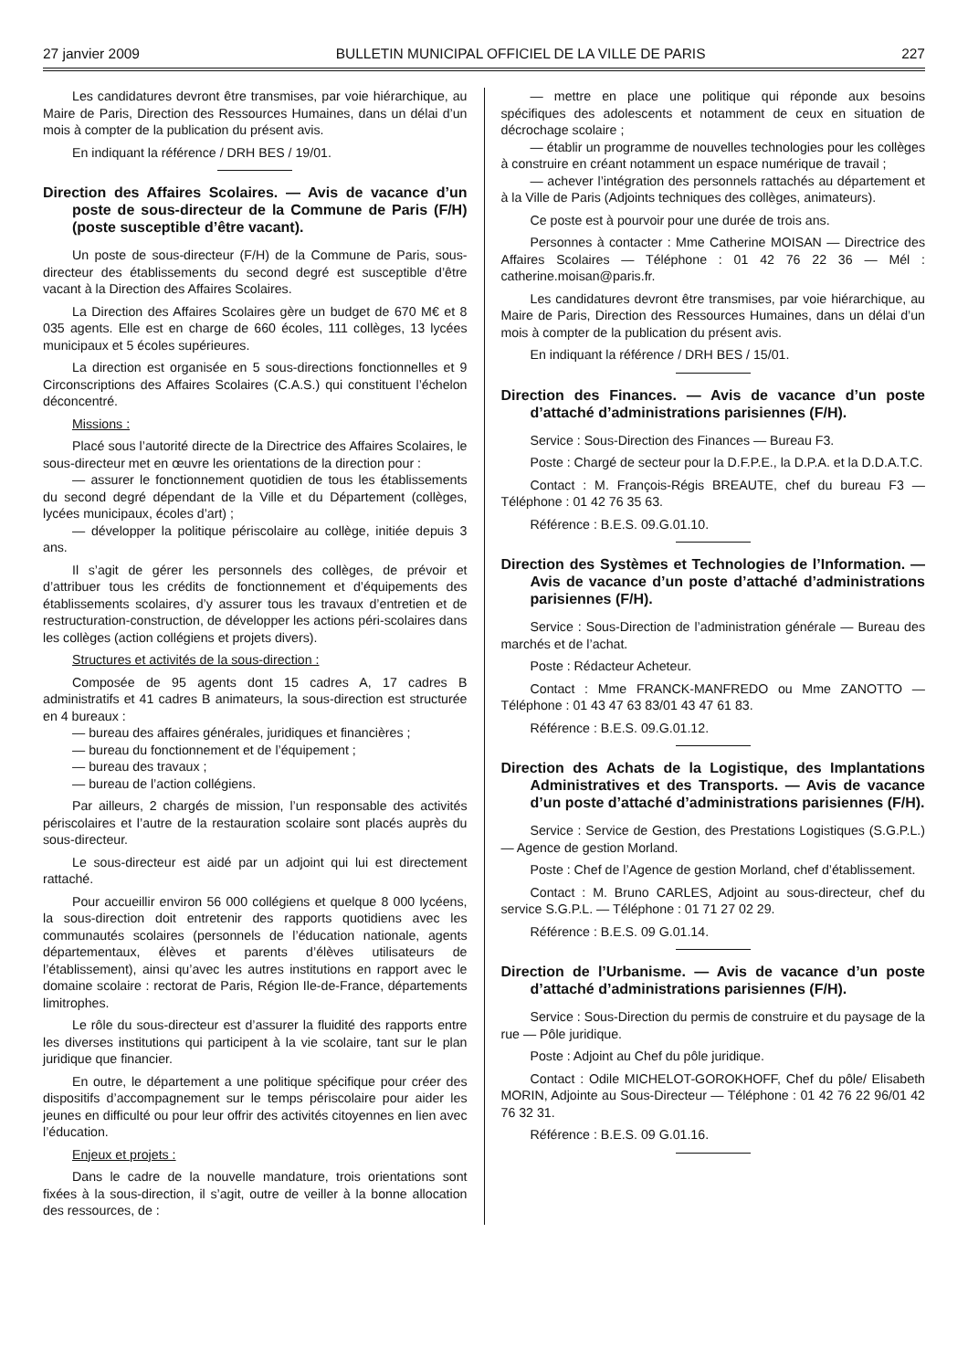27 janvier 2009 BULLETIN MUNICIPAL OFFICIEL DE LA VILLE DE PARIS 227
Les candidatures devront être transmises, par voie hiérarchique, au Maire de Paris, Direction des Ressources Humaines, dans un délai d’un mois à compter de la publication du présent avis.
En indiquant la référence / DRH BES / 19/01.
Direction des Affaires Scolaires. — Avis de vacance d’un poste de sous-directeur de la Commune de Paris (F/H) (poste susceptible d’être vacant).
Un poste de sous-directeur (F/H) de la Commune de Paris, sous-directeur des établissements du second degré est susceptible d’être vacant à la Direction des Affaires Scolaires.
La Direction des Affaires Scolaires gère un budget de 670 M€ et 8 035 agents. Elle est en charge de 660 écoles, 111 collèges, 13 lycées municipaux et 5 écoles supérieures.
La direction est organisée en 5 sous-directions fonctionnelles et 9 Circonscriptions des Affaires Scolaires (C.A.S.) qui constituent l’échelon déconcentré.
Missions :
Placé sous l’autorité directe de la Directrice des Affaires Scolaires, le sous-directeur met en œuvre les orientations de la direction pour :
— assurer le fonctionnement quotidien de tous les établissements du second degré dépendant de la Ville et du Département (collèges, lycées municipaux, écoles d’art) ;
— développer la politique périscolaire au collège, initiée depuis 3 ans.
Il s’agit de gérer les personnels des collèges, de prévoir et d’attribuer tous les crédits de fonctionnement et d’équipements des établissements scolaires, d’y assurer tous les travaux d’entretien et de restructuration-construction, de développer les actions péri-scolaires dans les collèges (action collégiens et projets divers).
Structures et activités de la sous-direction :
Composée de 95 agents dont 15 cadres A, 17 cadres B administratifs et 41 cadres B animateurs, la sous-direction est structurée en 4 bureaux :
— bureau des affaires générales, juridiques et financières ;
— bureau du fonctionnement et de l’équipement ;
— bureau des travaux ;
— bureau de l’action collégiens.
Par ailleurs, 2 chargés de mission, l’un responsable des activités périscolaires et l’autre de la restauration scolaire sont placés auprès du sous-directeur.
Le sous-directeur est aidé par un adjoint qui lui est directement rattaché.
Pour accueillir environ 56 000 collégiens et quelque 8 000 lycéens, la sous-direction doit entretenir des rapports quotidiens avec les communautés scolaires (personnels de l’éducation nationale, agents départementaux, élèves et parents d’élèves utilisateurs de l’établissement), ainsi qu’avec les autres institutions en rapport avec le domaine scolaire : rectorat de Paris, Région Ile-de-France, départements limitrophes.
Le rôle du sous-directeur est d’assurer la fluidité des rapports entre les diverses institutions qui participent à la vie scolaire, tant sur le plan juridique que financier.
En outre, le département a une politique spécifique pour créer des dispositifs d’accompagnement sur le temps périscolaire pour aider les jeunes en difficulté ou pour leur offrir des activités citoyennes en lien avec l’éducation.
Enjeux et projets :
Dans le cadre de la nouvelle mandature, trois orientations sont fixées à la sous-direction, il s’agit, outre de veiller à la bonne allocation des ressources, de :
— mettre en place une politique qui réponde aux besoins spécifiques des adolescents et notamment de ceux en situation de décrochage scolaire ;
— établir un programme de nouvelles technologies pour les collèges à construire en créant notamment un espace numérique de travail ;
— achever l’intégration des personnels rattachés au département et à la Ville de Paris (Adjoints techniques des collèges, animateurs).
Ce poste est à pourvoir pour une durée de trois ans.
Personnes à contacter : Mme Catherine MOISAN — Directrice des Affaires Scolaires — Téléphone : 01 42 76 22 36 — Mél : catherine.moisan@paris.fr.
Les candidatures devront être transmises, par voie hiérarchique, au Maire de Paris, Direction des Ressources Humaines, dans un délai d’un mois à compter de la publication du présent avis.
En indiquant la référence / DRH BES / 15/01.
Direction des Finances. — Avis de vacance d’un poste d’attaché d’administrations parisiennes (F/H).
Service : Sous-Direction des Finances — Bureau F3.
Poste : Chargé de secteur pour la D.F.P.E., la D.P.A. et la D.D.A.T.C.
Contact : M. François-Régis BREAUTE, chef du bureau F3 — Téléphone : 01 42 76 35 63.
Référence : B.E.S. 09.G.01.10.
Direction des Systèmes et Technologies de l’Information. — Avis de vacance d’un poste d’attaché d’administrations parisiennes (F/H).
Service : Sous-Direction de l’administration générale — Bureau des marchés et de l’achat.
Poste : Rédacteur Acheteur.
Contact : Mme FRANCK-MANFREDO ou Mme ZANOTTO — Téléphone : 01 43 47 63 83/01 43 47 61 83.
Référence : B.E.S. 09.G.01.12.
Direction des Achats de la Logistique, des Implantations Administratives et des Transports. — Avis de vacance d’un poste d’attaché d’administrations parisiennes (F/H).
Service : Service de Gestion, des Prestations Logistiques (S.G.P.L.) — Agence de gestion Morland.
Poste : Chef de l’Agence de gestion Morland, chef d’établissement.
Contact : M. Bruno CARLES, Adjoint au sous-directeur, chef du service S.G.P.L. — Téléphone : 01 71 27 02 29.
Référence : B.E.S. 09 G.01.14.
Direction de l’Urbanisme. — Avis de vacance d’un poste d’attaché d’administrations parisiennes (F/H).
Service : Sous-Direction du permis de construire et du paysage de la rue — Pôle juridique.
Poste : Adjoint au Chef du pôle juridique.
Contact : Odile MICHELOT-GOROKHOFF, Chef du pôle/ Elisabeth MORIN, Adjointe au Sous-Directeur — Téléphone : 01 42 76 22 96/01 42 76 32 31.
Référence : B.E.S. 09 G.01.16.